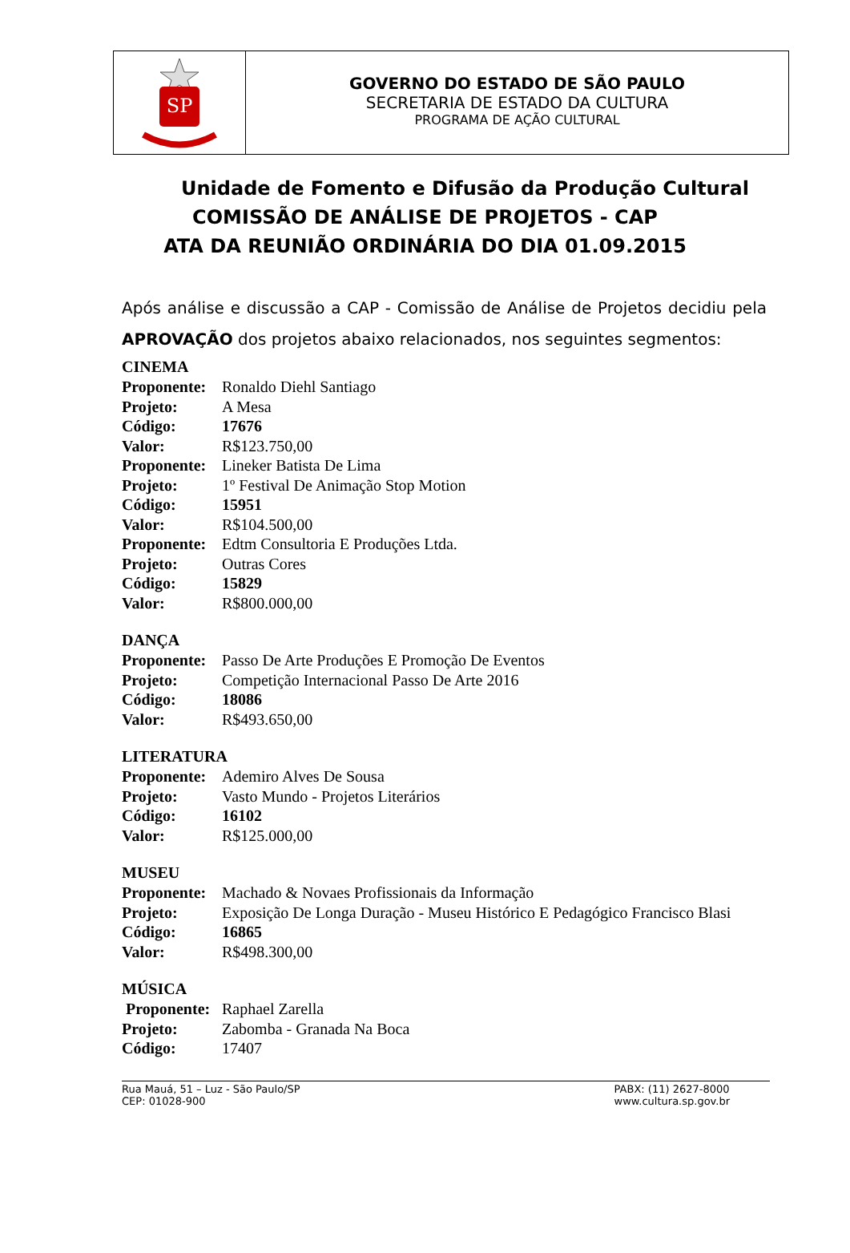SP
GOVERNO DO ESTADO DE SÃO PAULO
SECRETARIA DE ESTADO DA CULTURA
PROGRAMA DE AÇÃO CULTURAL
Unidade de Fomento e Difusão da Produção Cultural
COMISSÃO DE ANÁLISE DE PROJETOS - CAP
ATA DA REUNIÃO ORDINÁRIA DO DIA 01.09.2015
Após análise e discussão a CAP - Comissão de Análise de Projetos decidiu pela APROVAÇÃO dos projetos abaixo relacionados, nos seguintes segmentos:
CINEMA
| Proponente: | Ronaldo Diehl Santiago |
| Projeto: | A Mesa |
| Código: | 17676 |
| Valor: | R$123.750,00 |
| Proponente: | Lineker Batista De Lima |
| Projeto: | 1º Festival De Animação Stop Motion |
| Código: | 15951 |
| Valor: | R$104.500,00 |
| Proponente: | Edtm Consultoria E Produções Ltda. |
| Projeto: | Outras Cores |
| Código: | 15829 |
| Valor: | R$800.000,00 |
DANÇA
| Proponente: | Passo De Arte Produções E Promoção De Eventos |
| Projeto: | Competição Internacional Passo De Arte 2016 |
| Código: | 18086 |
| Valor: | R$493.650,00 |
LITERATURA
| Proponente: | Ademiro Alves De Sousa |
| Projeto: | Vasto Mundo - Projetos Literários |
| Código: | 16102 |
| Valor: | R$125.000,00 |
MUSEU
| Proponente: | Machado & Novaes Profissionais da Informação |
| Projeto: | Exposição De Longa Duração - Museu Histórico E Pedagógico Francisco Blasi |
| Código: | 16865 |
| Valor: | R$498.300,00 |
MÚSICA
| Proponente: | Raphael Zarella |
| Projeto: | Zabomba - Granada Na Boca |
| Código: | 17407 |
Rua Mauá, 51 – Luz - São Paulo/SP
CEP: 01028-900
PABX: (11) 2627-8000
www.cultura.sp.gov.br